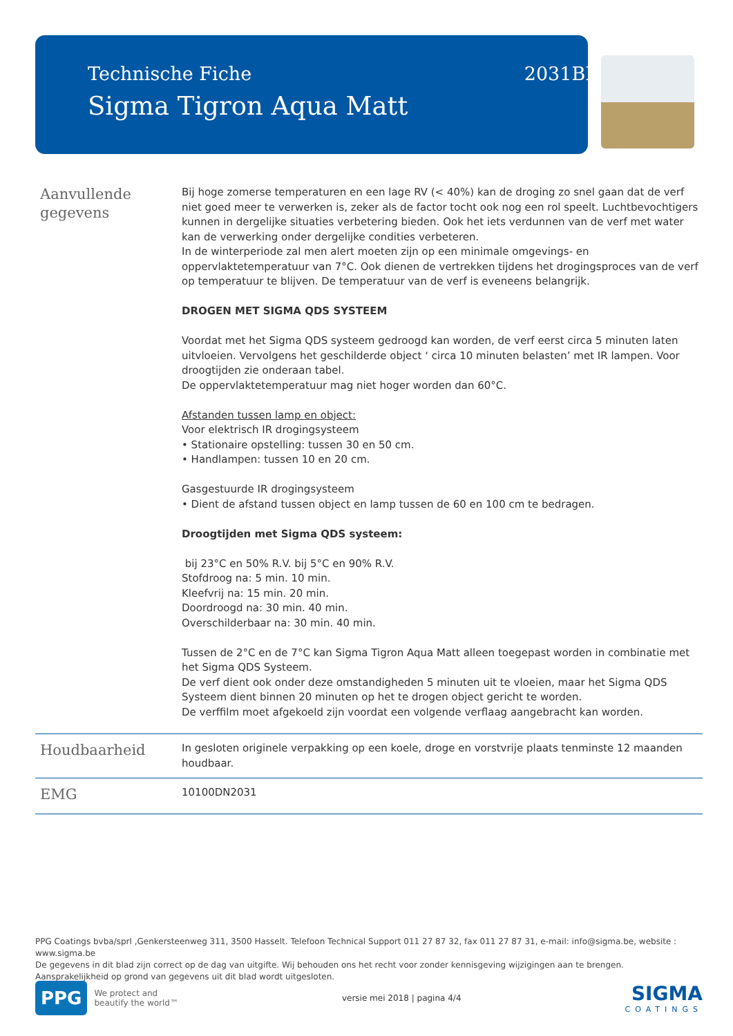Technische Fiche 2031BE
Sigma Tigron Aqua Matt
Aanvullende gegevens
Bij hoge zomerse temperaturen en een lage RV (< 40%) kan de droging zo snel gaan dat de verf niet goed meer te verwerken is, zeker als de factor tocht ook nog een rol speelt. Luchtbevochtigers kunnen in dergelijke situaties verbetering bieden. Ook het iets verdunnen van de verf met water kan de verwerking onder dergelijke condities verbeteren.
In de winterperiode zal men alert moeten zijn op een minimale omgevings- en oppervlaktetemperatuur van 7°C. Ook dienen de vertrekken tijdens het drogingsproces van de verf op temperatuur te blijven. De temperatuur van de verf is eveneens belangrijk.
DROGEN MET SIGMA QDS SYSTEEM
Voordat met het Sigma QDS systeem gedroogd kan worden, de verf eerst circa 5 minuten laten uitvloeien. Vervolgens het geschilderde object ‘ circa 10 minuten belasten’ met IR lampen. Voor droogtijden zie onderaan tabel.
De oppervlaktetemperatuur mag niet hoger worden dan 60°C.
Afstanden tussen lamp en object:
Voor elektrisch IR drogingsysteem
• Stationaire opstelling: tussen 30 en 50 cm.
• Handlampen: tussen 10 en 20 cm.
Gasgestuurde IR drogingsysteem
• Dient de afstand tussen object en lamp tussen de 60 en 100 cm te bedragen.
Droogtijden met Sigma QDS systeem:
bij 23°C en 50% R.V. bij 5°C en 90% R.V.
Stofdroog na: 5 min. 10 min.
Kleefvrij na: 15 min. 20 min.
Doordroogd na: 30 min. 40 min.
Overschilderbaar na: 30 min. 40 min.
Tussen de 2°C en de 7°C kan Sigma Tigron Aqua Matt alleen toegepast worden in combinatie met het Sigma QDS Systeem.
De verf dient ook onder deze omstandigheden 5 minuten uit te vloeien, maar het Sigma QDS Systeem dient binnen 20 minuten op het te drogen object gericht te worden.
De verffilm moet afgekoeld zijn voordat een volgende verflaag aangebracht kan worden.
Houdbaarheid
In gesloten originele verpakking op een koele, droge en vorstvrije plaats tenminste 12 maanden houdbaar.
EMG
10100DN2031
PPG Coatings bvba/sprl ,Genkersteenweg 311, 3500 Hasselt. Telefoon Technical Support 011 27 87 32, fax 011 27 87 31, e-mail: info@sigma.be, website : www.sigma.be
De gegevens in dit blad zijn correct op de dag van uitgifte. Wij behouden ons het recht voor zonder kennisgeving wijzigingen aan te brengen.
Aansprakelijkheid op grond van gegevens uit dit blad wordt uitgesloten.
PPG We protect and
beautify the world™
versie mei 2018 | pagina 4/4
SIGMA
COATINGS